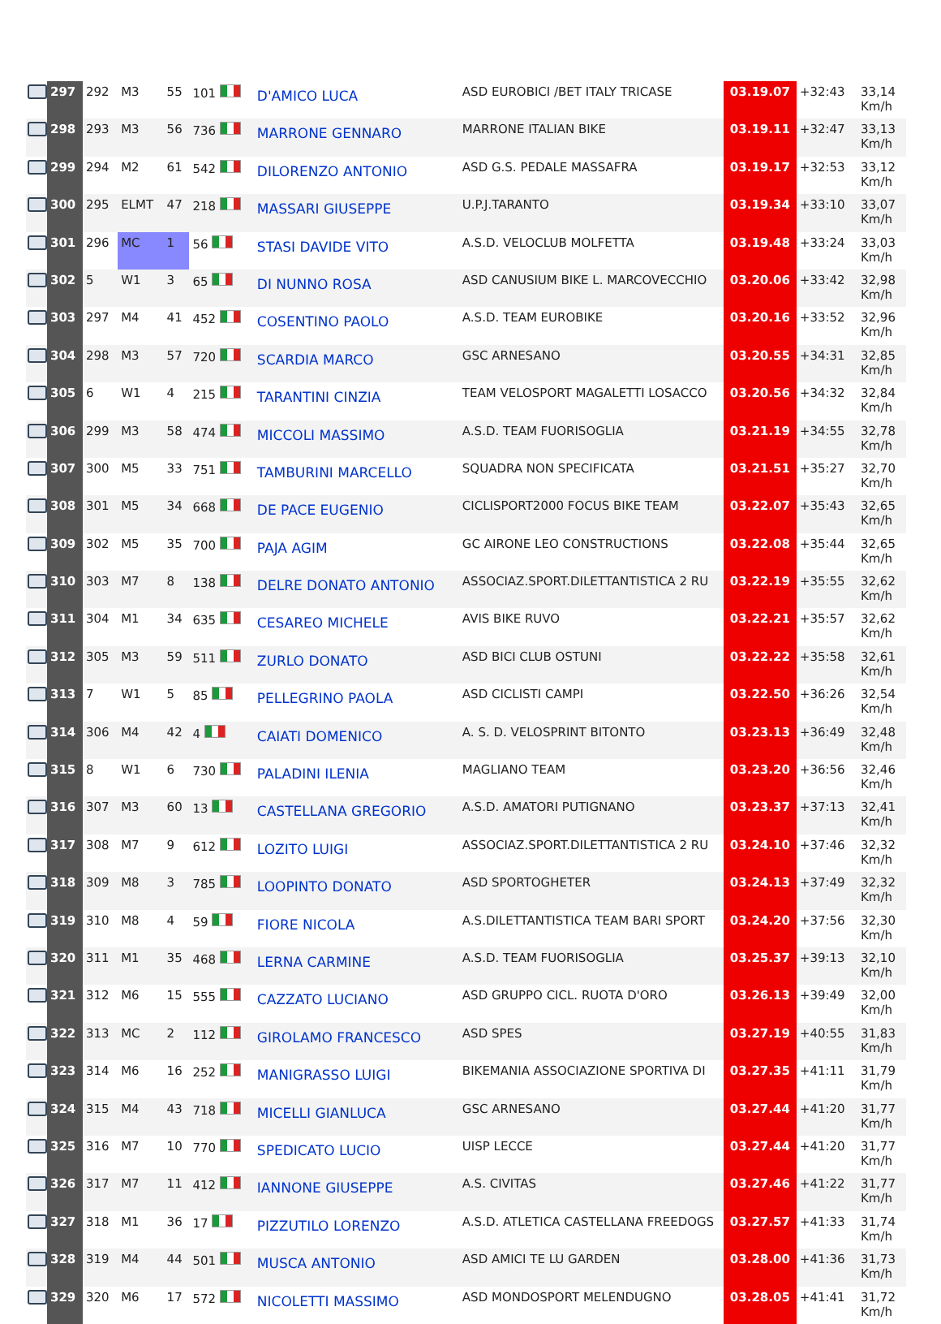| | 297 | 292 | M3 | 55 | 101 | D'AMICO LUCA | ASD EUROBICI /BET ITALY TRICASE | 03.19.07 | +32:43 | 33,14 Km/h |
| | 298 | 293 | M3 | 56 | 736 | MARRONE GENNARO | MARRONE ITALIAN BIKE | 03.19.11 | +32:47 | 33,13 Km/h |
| | 299 | 294 | M2 | 61 | 542 | DILORENZO ANTONIO | ASD G.S. PEDALE MASSAFRA | 03.19.17 | +32:53 | 33,12 Km/h |
| | 300 | 295 | ELMT | 47 | 218 | MASSARI GIUSEPPE | U.P.J.TARANTO | 03.19.34 | +33:10 | 33,07 Km/h |
| | 301 | 296 | MC | 1 | 56 | STASI DAVIDE VITO | A.S.D. VELOCLUB MOLFETTA | 03.19.48 | +33:24 | 33,03 Km/h |
| | 302 | 5 | W1 | 3 | 65 | DI NUNNO ROSA | ASD CANUSIUM BIKE L. MARCOVECCHIO | 03.20.06 | +33:42 | 32,98 Km/h |
| | 303 | 297 | M4 | 41 | 452 | COSENTINO PAOLO | A.S.D. TEAM EUROBIKE | 03.20.16 | +33:52 | 32,96 Km/h |
| | 304 | 298 | M3 | 57 | 720 | SCARDIA MARCO | GSC ARNESANO | 03.20.55 | +34:31 | 32,85 Km/h |
| | 305 | 6 | W1 | 4 | 215 | TARANTINI CINZIA | TEAM VELOSPORT MAGALETTI LOSACCO | 03.20.56 | +34:32 | 32,84 Km/h |
| | 306 | 299 | M3 | 58 | 474 | MICCOLI MASSIMO | A.S.D. TEAM FUORISOGLIA | 03.21.19 | +34:55 | 32,78 Km/h |
| | 307 | 300 | M5 | 33 | 751 | TAMBURINI MARCELLO | SQUADRA NON SPECIFICATA | 03.21.51 | +35:27 | 32,70 Km/h |
| | 308 | 301 | M5 | 34 | 668 | DE PACE EUGENIO | CICLISPORT2000 FOCUS BIKE TEAM | 03.22.07 | +35:43 | 32,65 Km/h |
| | 309 | 302 | M5 | 35 | 700 | PAJA AGIM | GC AIRONE LEO CONSTRUCTIONS | 03.22.08 | +35:44 | 32,65 Km/h |
| | 310 | 303 | M7 | 8 | 138 | DELRE DONATO ANTONIO | ASSOCIAZ.SPORT.DILETTANTISTICA 2 RU | 03.22.19 | +35:55 | 32,62 Km/h |
| | 311 | 304 | M1 | 34 | 635 | CESAREO MICHELE | AVIS BIKE RUVO | 03.22.21 | +35:57 | 32,62 Km/h |
| | 312 | 305 | M3 | 59 | 511 | ZURLO DONATO | ASD BICI CLUB OSTUNI | 03.22.22 | +35:58 | 32,61 Km/h |
| | 313 | 7 | W1 | 5 | 85 | PELLEGRINO PAOLA | ASD CICLISTI CAMPI | 03.22.50 | +36:26 | 32,54 Km/h |
| | 314 | 306 | M4 | 42 | 4 | CAIATI DOMENICO | A. S. D. VELOSPRINT BITONTO | 03.23.13 | +36:49 | 32,48 Km/h |
| | 315 | 8 | W1 | 6 | 730 | PALADINI ILENIA | MAGLIANO TEAM | 03.23.20 | +36:56 | 32,46 Km/h |
| | 316 | 307 | M3 | 60 | 13 | CASTELLANA GREGORIO | A.S.D. AMATORI PUTIGNANO | 03.23.37 | +37:13 | 32,41 Km/h |
| | 317 | 308 | M7 | 9 | 612 | LOZITO LUIGI | ASSOCIAZ.SPORT.DILETTANTISTICA 2 RU | 03.24.10 | +37:46 | 32,32 Km/h |
| | 318 | 309 | M8 | 3 | 785 | LOOPINTO DONATO | ASD SPORTOGHETER | 03.24.13 | +37:49 | 32,32 Km/h |
| | 319 | 310 | M8 | 4 | 59 | FIORE NICOLA | A.S.DILETTANTISTICA TEAM BARI SPORT | 03.24.20 | +37:56 | 32,30 Km/h |
| | 320 | 311 | M1 | 35 | 468 | LERNA CARMINE | A.S.D. TEAM FUORISOGLIA | 03.25.37 | +39:13 | 32,10 Km/h |
| | 321 | 312 | M6 | 15 | 555 | CAZZATO LUCIANO | ASD GRUPPO CICL. RUOTA D'ORO | 03.26.13 | +39:49 | 32,00 Km/h |
| | 322 | 313 | MC | 2 | 112 | GIROLAMO FRANCESCO | ASD SPES | 03.27.19 | +40:55 | 31,83 Km/h |
| | 323 | 314 | M6 | 16 | 252 | MANIGRASSO LUIGI | BIKEMANIA ASSOCIAZIONE SPORTIVA DI | 03.27.35 | +41:11 | 31,79 Km/h |
| | 324 | 315 | M4 | 43 | 718 | MICELLI GIANLUCA | GSC ARNESANO | 03.27.44 | +41:20 | 31,77 Km/h |
| | 325 | 316 | M7 | 10 | 770 | SPEDICATO LUCIO | UISP LECCE | 03.27.44 | +41:20 | 31,77 Km/h |
| | 326 | 317 | M7 | 11 | 412 | IANNONE GIUSEPPE | A.S. CIVITAS | 03.27.46 | +41:22 | 31,77 Km/h |
| | 327 | 318 | M1 | 36 | 17 | PIZZUTILO LORENZO | A.S.D. ATLETICA CASTELLANA FREEDOGS | 03.27.57 | +41:33 | 31,74 Km/h |
| | 328 | 319 | M4 | 44 | 501 | MUSCA ANTONIO | ASD AMICI TE LU GARDEN | 03.28.00 | +41:36 | 31,73 Km/h |
| | 329 | 320 | M6 | 17 | 572 | NICOLETTI MASSIMO | ASD MONDOSPORT MELENDUGNO | 03.28.05 | +41:41 | 31,72 Km/h |